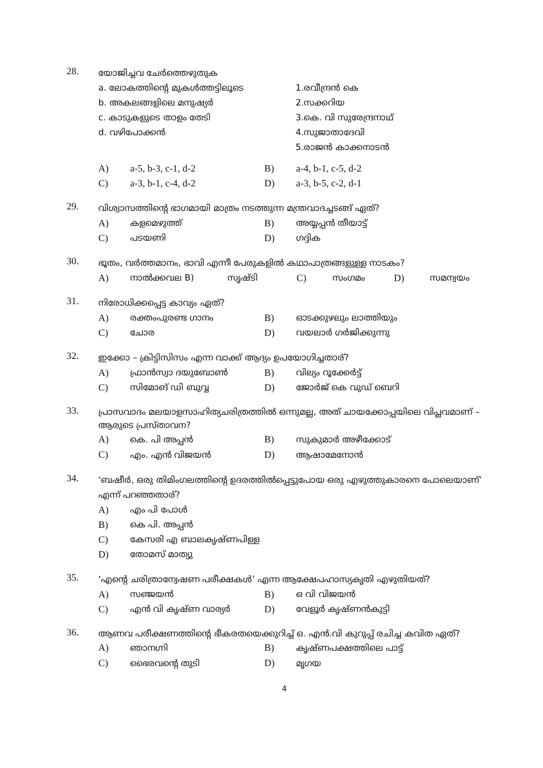28.
യോജിച്ചവ ചേർത്തെഴുതുക
a. ലോകത്തിന്റെ മുകൾത്തട്ടിലൂടെ 1.രവീന്ദ്രൻ കെ
b. അകലങ്ങളിലെ മനുഷ്യർ 2.സക്കറിയ
c. കാടുകളുടെ താളം തേടി 3.കെ. വി സുരേന്ദ്രനാഥ്
d. വഴിപോക്കൻ 4.സുജാതാദേവി
5.രാജൻ കാക്കനാടൻ
A) a-5, b-3, c-1, d-2 B) a-4, b-1, c-5, d-2
C) a-3, b-1, c-4, d-2 D) a-3, b-5, c-2, d-1
29.
വിശ്വാസത്തിന്റെ ഭാഗമായി മാത്രം നടത്തുന്ന മന്ത്രവാദച്ചടങ്ങ് ഏത്?
A) കളമെഴുത്ത് B) അയ്യപ്പൻ തീയാട്ട്
C) പടയണി D) ഗദ്ദിക
30.
ഭൂതം, വർത്തമാനം, ഭാവി എന്നീ പേരുകളിൽ കഥാപാത്രങ്ങളുള്ള നാടകം?
A) നാൽക്കവല B) സൃഷ്ടി C) സംഗമം D) സമന്വയം
31.
നിരോധിക്കപ്പെട്ട കാവ്യം ഏത്?
A) രക്തംപുരണ്ട ഗാനം B) ഓടക്കുഴലും ലാത്തിയും
C) ചോര D) വയലാർ ഗർജിക്കുന്നു
32.
ഇക്കോ – ക്രിട്ടിസിസം എന്ന വാക്ക് ആദ്യം ഉപയോഗിച്ചതാര്?
A) ഫ്രാൻസ്വാ ദയുബോൺ B) വില്യം റൂക്കേർട്ട്
C) സിമോങ് ഡി ബുവ്വ D) ജോർജ് കെ വുഡ് ബെറി
33.
പ്രാസവാദം മലയാളസാഹിത്യചരിത്രത്തിൽ ഒന്നുമല്ല, അത് ചായക്കോപ്പയിലെ വിപ്ലവമാണ് – ആരുടെ പ്രസ്താവന?
A) കെ. പി അപ്പൻ B) സുകുമാർ അഴീക്കോട്
C) എം. എൻ വിജയൻ D) ആഷാമേനോൻ
34.
‘ബഷീർ, ഒരു തിമിംഗലത്തിന്റെ ഉദരത്തിൽപ്പെട്ടുപോയ ഒരു എഴുത്തുകാരനെ പോലെയാണ്’ എന്ന് പറഞ്ഞതാര്?
A) എം പി പോൾ
B) കെ പി. അപ്പൻ
C) കേസരി എ ബാലകൃഷ്ണപിള്ള
D) തോമസ് മാത്യു
35.
‘എന്റെ ചരിത്രാന്വേഷണ പരീക്ഷകൾ’ എന്ന ആക്ഷേപഹാസ്യകൃതി എഴുതിയത്?
A) സഞ്ജയൻ B) ഒ വി വിജയൻ
C) എൻ വി കൃഷ്ണ വാര്യർ D) വേളൂർ കൃഷ്ണൻകുട്ടി
36.
ആണവ പരീക്ഷണത്തിന്റെ ഭീകരതയെക്കുറിച്ച് ഒ. എൻ.വി കുറുപ്പ് രചിച്ച കവിത ഏത്?
A) ഞാനഗ്നി B) കൃഷ്ണപക്ഷത്തിലെ പാട്ട്
C) ഭൈരവന്റെ തുടി D) മൃഗയ
4